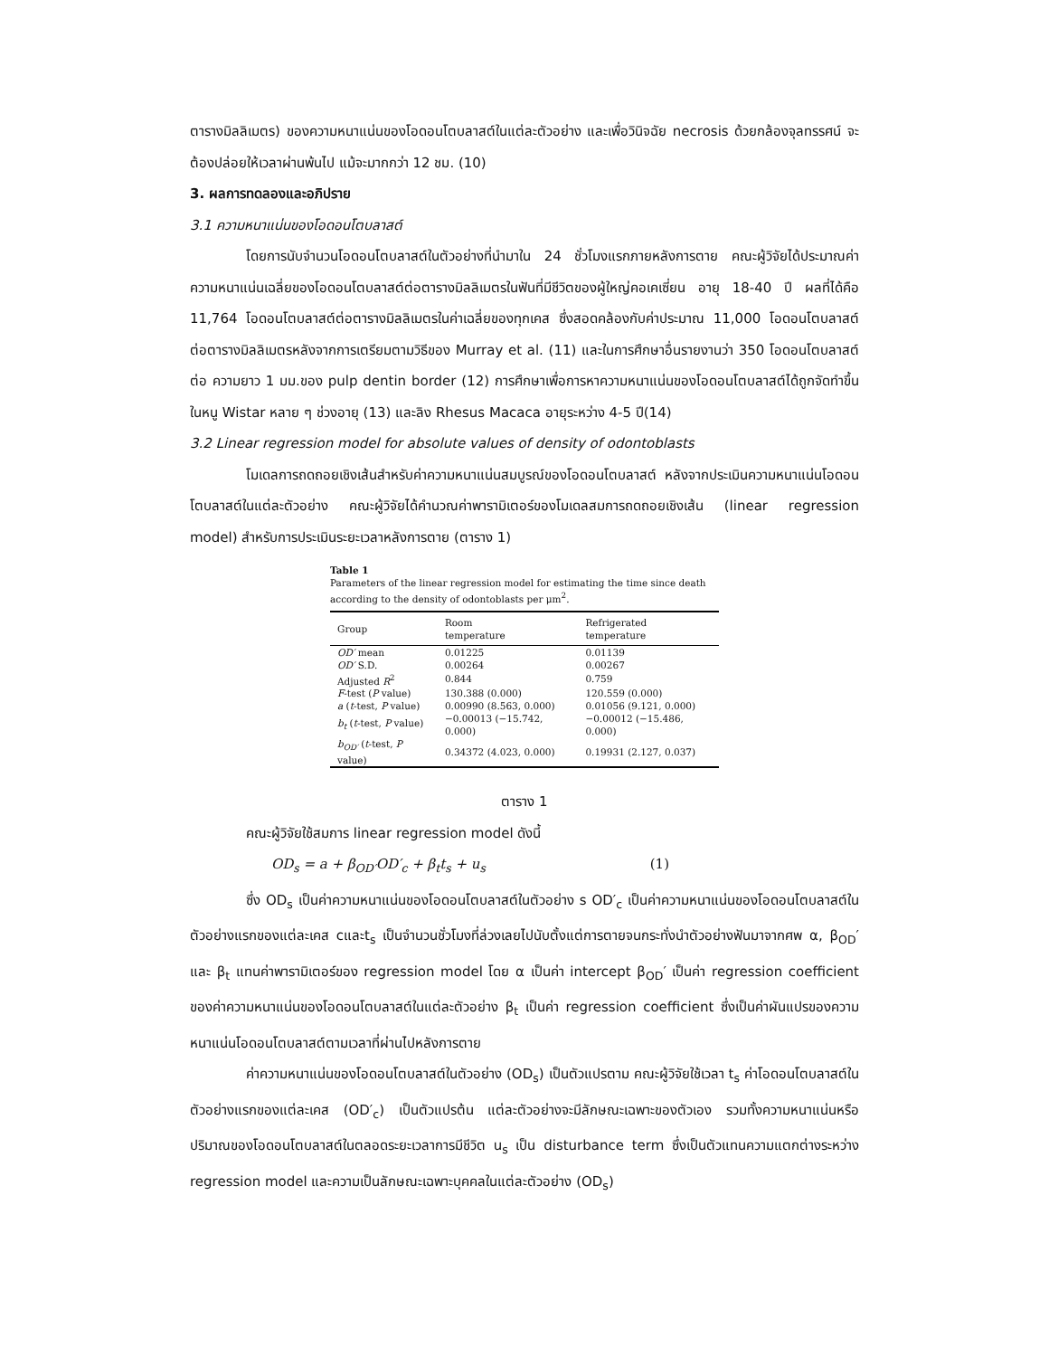ตารางมิลลิเมตร) ของความหนาแน่นของโอดอนโตบลาสต์ในแต่ละตัวอย่าง และเพื่อวินิจฉัย necrosis ด้วยกล้องจุลทรรศน์ จะต้องปล่อยให้เวลาผ่านพ้นไป แม้จะมากกว่า 12 ชม. (10)
3. ผลการทดลองและอภิปราย
3.1 ความหนาแน่นของโอดอนโตบลาสต์
โดยการนับจำนวนโอดอนโตบลาสต์ในตัวอย่างที่นำมาใน 24 ชั่วโมงแรกภายหลังการตาย คณะผู้วิจัยได้ประมาณค่าความหนาแน่นเฉลี่ยของโอดอนโตบลาสต์ต่อตารางมิลลิเมตรในฟันที่มีชีวิตของผู้ใหญ่คอเคเซี่ยน อายุ 18-40 ปี ผลที่ได้คือ 11,764 โอดอนโตบลาสต์ต่อตารางมิลลิเมตรในค่าเฉลี่ยของทุกเคส ซึ่งสอดคล้องกับค่าประมาณ 11,000 โอดอนโตบลาสต์ต่อตารางมิลลิเมตรหลังจากการเตรียมตามวิธีของ Murray et al. (11) และในการศึกษาอื่นรายงานว่า 350 โอดอนโตบลาสต์ต่อ ความยาว 1 มม.ของ pulp dentin border (12) การศึกษาเพื่อการหาความหนาแน่นของโอดอนโตบลาสต์ได้ถูกจัดทำขึ้นในหนู Wistar หลาย ๆ ช่วงอายุ (13) และลิง Rhesus Macaca อายุระหว่าง 4-5 ปี(14)
3.2 Linear regression model for absolute values of density of odontoblasts
โมเดลการถดถอยเชิงเส้นสำหรับค่าความหนาแน่นสมบูรณ์ของโอดอนโตบลาสต์ หลังจากประเมินความหนาแน่นโอดอนโตบลาสต์ในแต่ละตัวอย่าง คณะผู้วิจัยได้คำนวณค่าพารามิเตอร์ของโมเดลสมการถดถอยเชิงเส้น (linear regression model) สำหรับการประเมินระยะเวลาหลังการตาย (ตาราง 1)
Table 1
Parameters of the linear regression model for estimating the time since death according to the density of odontoblasts per μm<sup>2</sup>.
| Group | Room temperature | Refrigerated temperature |
| --- | --- | --- |
| OD′ mean | 0.01225 | 0.01139 |
| OD′ S.D. | 0.00264 | 0.00267 |
| Adjusted R<sup>2</sup> | 0.844 | 0.759 |
| F -test ( P value) | 130.388 (0.000) | 120.559 (0.000) |
| a ( t -test, P value) | 0.00990 (8.563, 0.000) | 0.01056 (9.121, 0.000) |
| b<sub>t</sub> ( t -test, P value) | −0.00013 (−15.742, 0.000) | −0.00012 (−15.486, 0.000) |
| b<sub>OD′</sub> ( t -test, P value) | 0.34372 (4.023, 0.000) | 0.19931 (2.127, 0.037) |
ตาราง 1
คณะผู้วิจัยใช้สมการ linear regression model ดังนี้
OD<sub>s</sub> = a + β<sub>OD′</sub>OD′<sub>c</sub> + β<sub>t</sub>t<sub>s</sub> + u<sub>s</sub> (1)
ซึ่ง OD<sub>s</sub> เป็นค่าความหนาแน่นของโอดอนโตบลาสต์ในตัวอย่าง s OD′<sub>c</sub> เป็นค่าความหนาแน่นของโอดอนโตบลาสต์ในตัวอย่างแรกของแต่ละเคส cและt<sub>s</sub> เป็นจำนวนชั่วโมงที่ล่วงเลยไปนับตั้งแต่การตายจนกระทั่งนำตัวอย่างฟันมาจากศพ α, β<sub>OD</sub>′ และ β<sub>t</sub> แทนค่าพารามิเตอร์ของ regression model โดย α เป็นค่า intercept β<sub>OD</sub>′ เป็นค่า regression coefficient ของค่าความหนาแน่นของโอดอนโตบลาสต์ในแต่ละตัวอย่าง β<sub>t</sub> เป็นค่า regression coefficient ซึ่งเป็นค่าผันแปรของความหนาแน่นโอดอนโตบลาสต์ตามเวลาที่ผ่านไปหลังการตาย
ค่าความหนาแน่นของโอดอนโตบลาสต์ในตัวอย่าง (OD<sub>s</sub>) เป็นตัวแปรตาม คณะผู้วิจัยใช้เวลา t<sub>s</sub> ค่าโอดอนโตบลาสต์ในตัวอย่างแรกของแต่ละเคส (OD′<sub>c</sub>) เป็นตัวแปรต้น แต่ละตัวอย่างจะมีลักษณะเฉพาะของตัวเอง รวมทั้งความหนาแน่นหรือปริมาณของโอดอนโตบลาสต์ในตลอดระยะเวลาการมีชีวิต u<sub>s</sub> เป็น disturbance term ซึ่งเป็นตัวแทนความแตกต่างระหว่าง regression model และความเป็นลักษณะเฉพาะบุคคลในแต่ละตัวอย่าง (OD<sub>s</sub>)